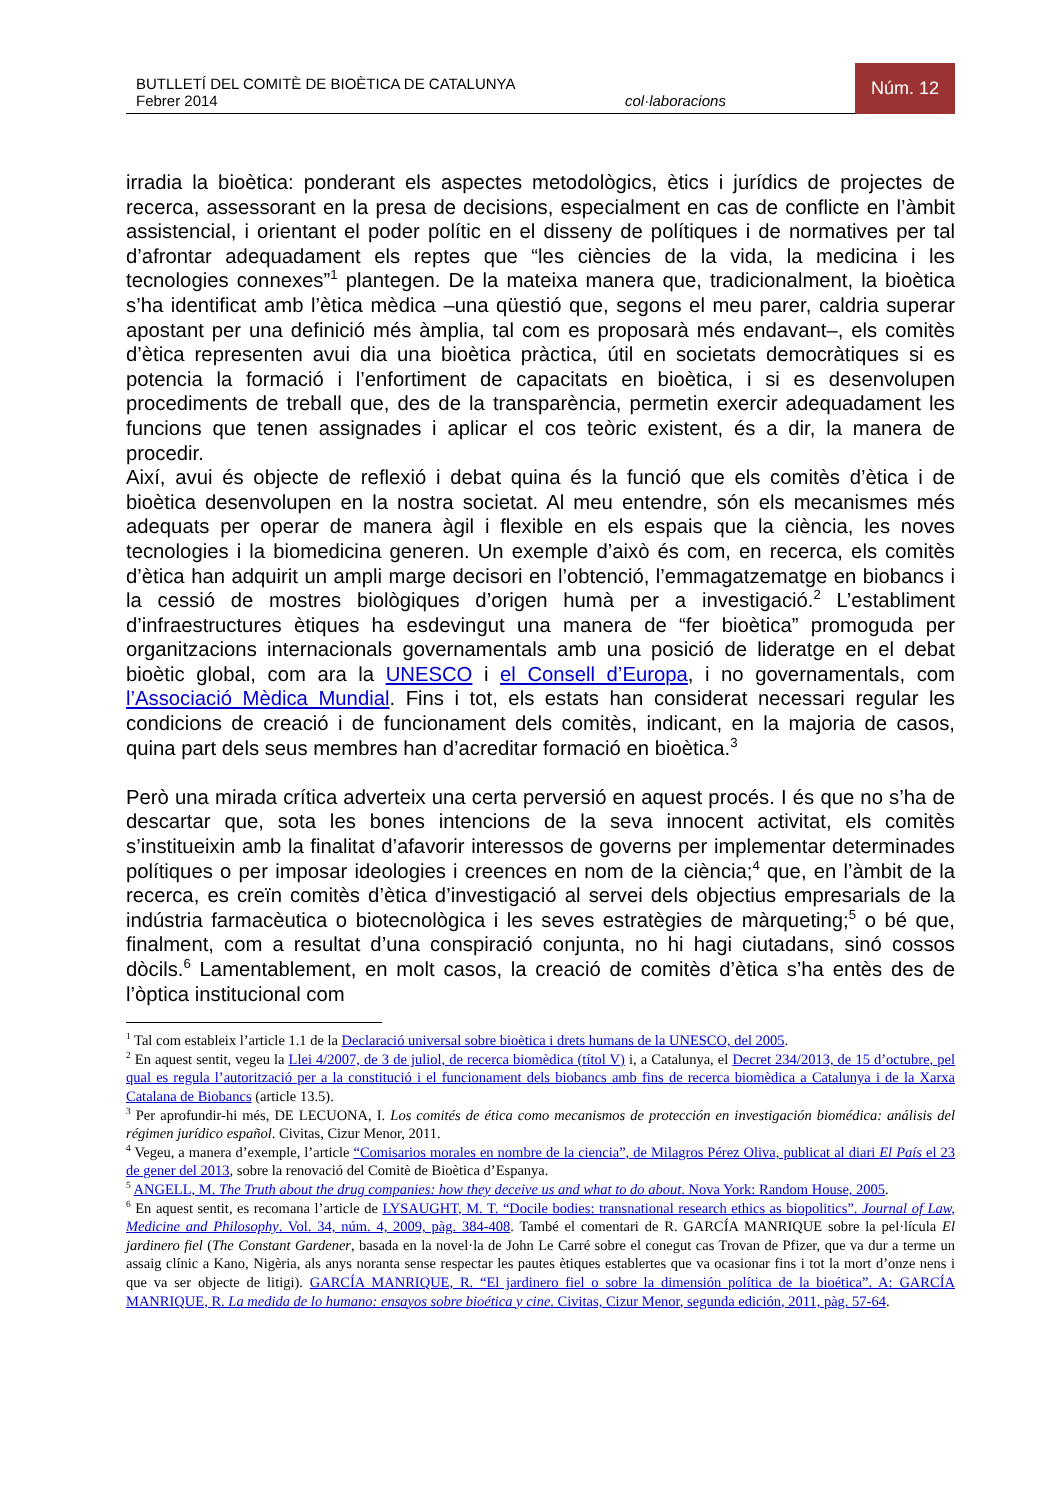BUTLLETÍ DEL COMITÈ DE BIOÈTICA DE CATALUNYA
Febrer 2014
col·laboracions
Núm. 12
irradia la bioètica: ponderant els aspectes metodològics, ètics i jurídics de projectes de recerca, assessorant en la presa de decisions, especialment en cas de conflicte en l’àmbit assistencial, i orientant el poder polític en el disseny de polítiques i de normatives per tal d’afrontar adequadament els reptes que “les ciències de la vida, la medicina i les tecnologies connexes”<sup>1</sup> plantegen. De la mateixa manera que, tradicionalment, la bioètica s’ha identificat amb l’ètica mèdica –una qüestió que, segons el meu parer, caldria superar apostant per una definició més àmplia, tal com es proposarà més endavant–, els comitès d’ètica representen avui dia una bioètica pràctica, útil en societats democràtiques si es potencia la formació i l’enfortiment de capacitats en bioètica, i si es desenvolupen procediments de treball que, des de la transparència, permetin exercir adequadament les funcions que tenen assignades i aplicar el cos teòric existent, és a dir, la manera de procedir.
Així, avui és objecte de reflexió i debat quina és la funció que els comitès d’ètica i de bioètica desenvolupen en la nostra societat. Al meu entendre, són els mecanismes més adequats per operar de manera àgil i flexible en els espais que la ciència, les noves tecnologies i la biomedicina generen. Un exemple d’això és com, en recerca, els comitès d’ètica han adquirit un ampli marge decisori en l’obtenció, l’emmagatzematge en biobancs i la cessió de mostres biològiques d’origen humà per a investigació.<sup>2</sup> L’establiment d’infraestructures ètiques ha esdevingut una manera de “fer bioètica” promoguda per organitzacions internacionals governamentals amb una posició de lideratge en el debat bioètic global, com ara la UNESCO i el Consell d’Europa, i no governamentals, com l’Associació Mèdica Mundial. Fins i tot, els estats han considerat necessari regular les condicions de creació i de funcionament dels comitès, indicant, en la majoria de casos, quina part dels seus membres han d’acreditar formació en bioètica.<sup>3</sup>
Però una mirada crítica adverteix una certa perversió en aquest procés. I és que no s’ha de descartar que, sota les bones intencions de la seva innocent activitat, els comitès s’institueixin amb la finalitat d’afavorir interessos de governs per implementar determinades polítiques o per imposar ideologies i creences en nom de la ciència;<sup>4</sup> que, en l’àmbit de la recerca, es creïn comitès d’ètica d’investigació al servei dels objectius empresarials de la indústria farmacèutica o biotecnològica i les seves estratègies de màrqueting;<sup>5</sup> o bé que, finalment, com a resultat d’una conspiració conjunta, no hi hagi ciutadans, sinó cossos dòcils.<sup>6</sup> Lamentablement, en molt casos, la creació de comitès d’ètica s’ha entès des de l’òptica institucional com
<sup>1</sup> Tal com estableix l’article 1.1 de la Declaració universal sobre bioètica i drets humans de la UNESCO, del 2005.
<sup>2</sup> En aquest sentit, vegeu la Llei 4/2007, de 3 de juliol, de recerca biomèdica (títol V) i, a Catalunya, el Decret 234/2013, de 15 d’octubre, pel qual es regula l’autorització per a la constitució i el funcionament dels biobancs amb fins de recerca biomèdica a Catalunya i de la Xarxa Catalana de Biobancs (article 13.5).
<sup>3</sup> Per aprofundir-hi més, DE LECUONA, I. Los comités de ética como mecanismos de protección en investigación biomédica: análisis del régimen jurídico español. Civitas, Cizur Menor, 2011.
<sup>4</sup> Vegeu, a manera d’exemple, l’article “Comisarios morales en nombre de la ciencia”, de Milagros Pérez Oliva, publicat al diari El País el 23 de gener del 2013, sobre la renovació del Comitè de Bioètica d’Espanya.
<sup>5</sup> ANGELL, M. The Truth about the drug companies: how they deceive us and what to do about. Nova York: Random House, 2005.
<sup>6</sup> En aquest sentit, es recomana l’article de LYSAUGHT, M. T. “Docile bodies: transnational research ethics as biopolitics”. Journal of Law, Medicine and Philosophy. Vol. 34, núm. 4, 2009, pàg. 384-408. També el comentari de R. GARCÍA MANRIQUE sobre la pel·lícula El jardinero fiel (The Constant Gardener, basada en la novel·la de John Le Carré sobre el conegut cas Trovan de Pfizer, que va dur a terme un assaig clínic a Kano, Nigèria, als anys noranta sense respectar les pautes ètiques establertes que va ocasionar fins i tot la mort d’onze nens i que va ser objecte de litigi). GARCÍA MANRIQUE, R. “El jardinero fiel o sobre la dimensión política de la bioética”. A: GARCÍA MANRIQUE, R. La medida de lo humano: ensayos sobre bioética y cine. Civitas, Cizur Menor, segunda edición, 2011, pàg. 57-64.